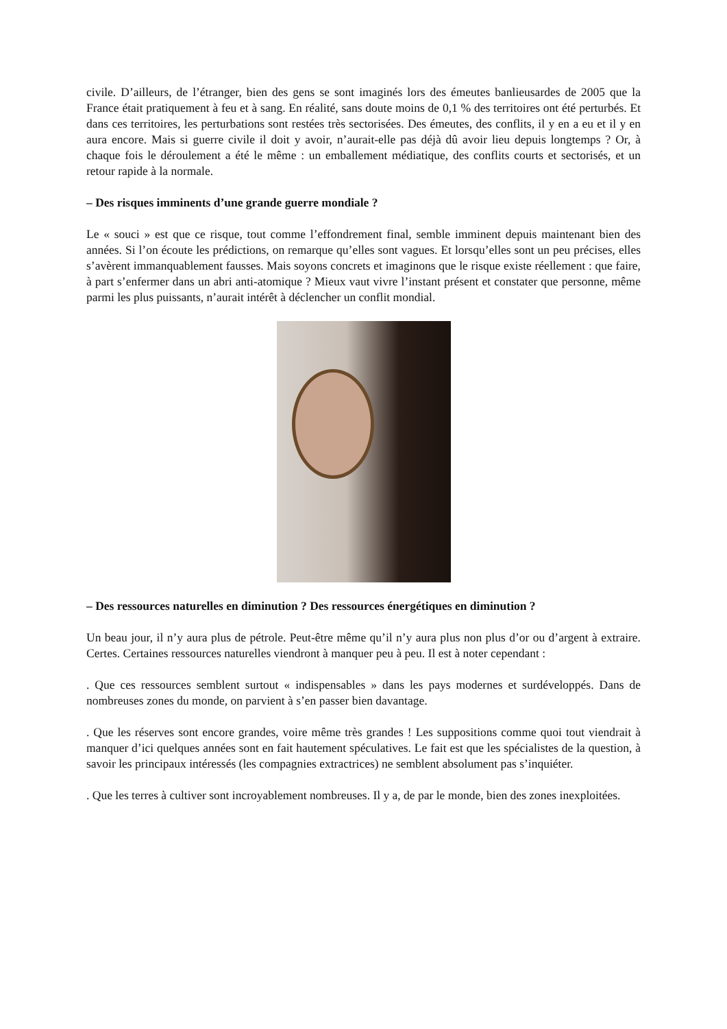civile. D’ailleurs, de l’étranger, bien des gens se sont imaginés lors des émeutes banlieusardes de 2005 que la France était pratiquement à feu et à sang. En réalité, sans doute moins de 0,1 % des territoires ont été perturbés. Et dans ces territoires, les perturbations sont restées très sectorisées. Des émeutes, des conflits, il y en a eu et il y en aura encore. Mais si guerre civile il doit y avoir, n’aurait-elle pas déjà dû avoir lieu depuis longtemps ? Or, à chaque fois le déroulement a été le même : un emballement médiatique, des conflits courts et sectorisés, et un retour rapide à la normale.
– Des risques imminents d’une grande guerre mondiale ?
Le « souci » est que ce risque, tout comme l’effondrement final, semble imminent depuis maintenant bien des années. Si l’on écoute les prédictions, on remarque qu’elles sont vagues. Et lorsqu’elles sont un peu précises, elles s’avèrent immanquablement fausses. Mais soyons concrets et imaginons que le risque existe réellement : que faire, à part s’enfermer dans un abri anti-atomique ? Mieux vaut vivre l’instant présent et constater que personne, même parmi les plus puissants, n’aurait intérêt à déclencher un conflit mondial.
– Des ressources naturelles en diminution ? Des ressources énergétiques en diminution ?
Un beau jour, il n’y aura plus de pétrole. Peut-être même qu’il n’y aura plus non plus d’or ou d’argent à extraire. Certes. Certaines ressources naturelles viendront à manquer peu à peu. Il est à noter cependant :
. Que ces ressources semblent surtout « indispensables » dans les pays modernes et surdéveloppés. Dans de nombreuses zones du monde, on parvient à s’en passer bien davantage.
. Que les réserves sont encore grandes, voire même très grandes ! Les suppositions comme quoi tout viendrait à manquer d’ici quelques années sont en fait hautement spéculatives. Le fait est que les spécialistes de la question, à savoir les principaux intéressés (les compagnies extractrices) ne semblent absolument pas s’inquiéter.
. Que les terres à cultiver sont incroyablement nombreuses. Il y a, de par le monde, bien des zones inexploitées.